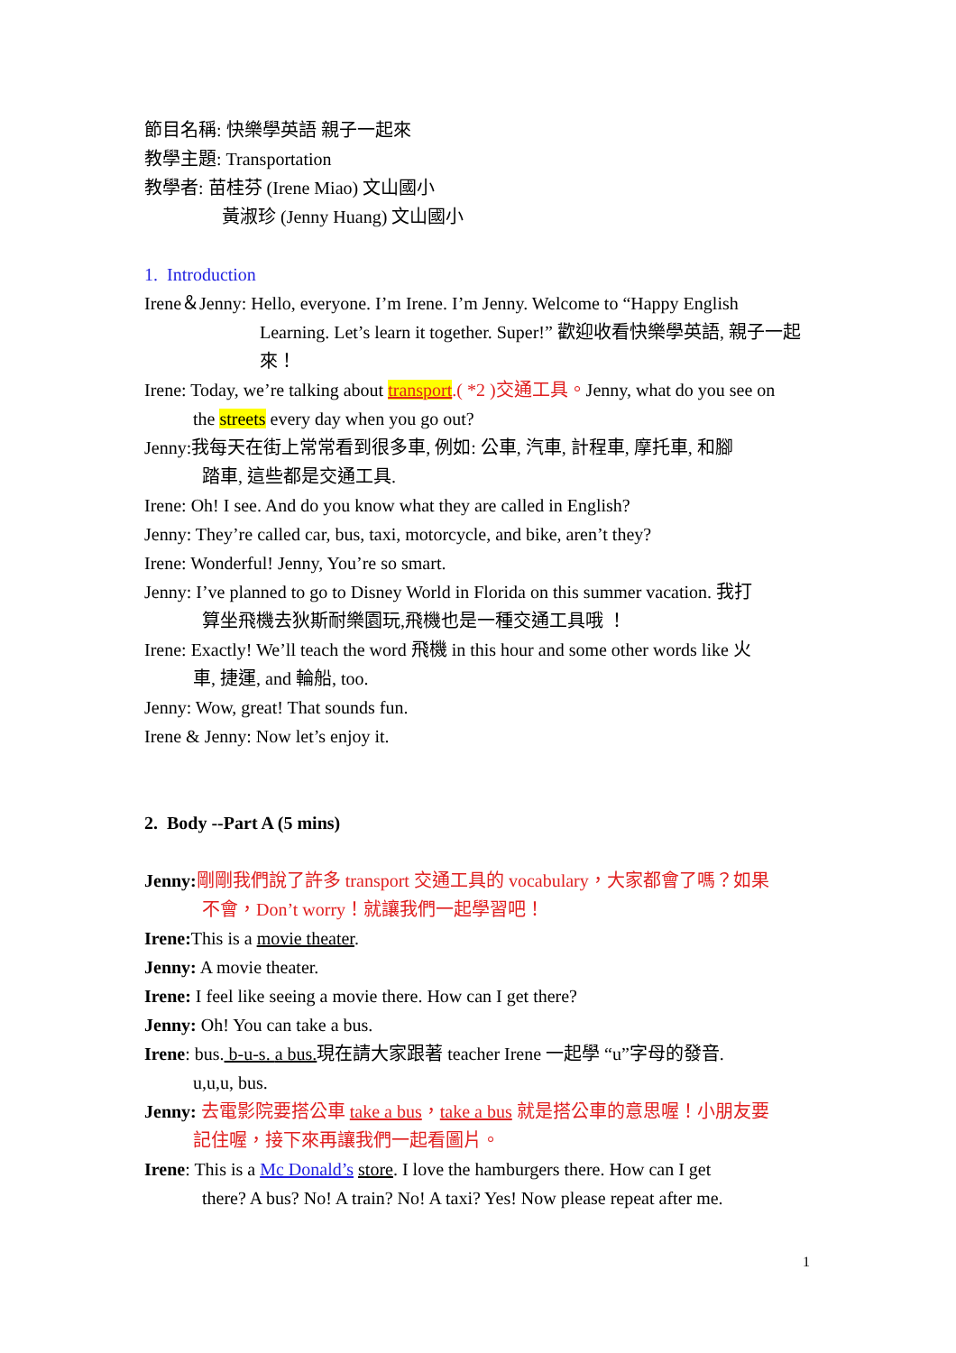節目名稱: 快樂學英語 親子一起來
教學主題: Transportation
教學者: 苗桂芬 (Irene Miao) 文山國小
黃淑珍 (Jenny Huang) 文山國小
1. Introduction
Irene＆Jenny: Hello, everyone. I’m Irene. I’m Jenny. Welcome to “Happy English
Learning. Let’s learn it together. Super!” 歡迎收看快樂學英語, 親子一起來！
Irene: Today, we’re talking about transport.( *2 )交通工具。Jenny, what do you see on
the streets every day when you go out?
Jenny:我每天在街上常常看到很多車, 例如: 公車, 汽車, 計程車, 摩托車, 和腳
踏車, 這些都是交通工具.
Irene: Oh! I see. And do you know what they are called in English?
Jenny: They’re called car, bus, taxi, motorcycle, and bike, aren’t they?
Irene: Wonderful! Jenny, You’re so smart.
Jenny: I’ve planned to go to Disney World in Florida on this summer vacation. 我打
算坐飛機去狄斯耐樂園玩,飛機也是一種交通工具哦 ！
Irene: Exactly! We’ll teach the word 飛機 in this hour and some other words like 火
車, 捷運, and 輪船, too.
Jenny: Wow, great! That sounds fun.
Irene & Jenny: Now let’s enjoy it.
2. Body --Part A (5 mins)
Jenny: 剛剛我們說了許多 transport 交通工具的 vocabulary，大家都會了嗎？如果
不會，Don’t worry！就讓我們一起學習吧！
Irene: This is a movie theater.
Jenny: A movie theater.
Irene: I feel like seeing a movie there. How can I get there?
Jenny: Oh! You can take a bus.
Irene: bus. b-u-s. a bus. 現在請大家跟著 teacher Irene 一起學 “u”字母的發音.
u,u,u, bus.
Jenny: 去電影院要搭公車 take a bus，take a bus 就是搭公車的意思喔！小朋友要
記住喔，接下來再讓我們一起看圖片。
Irene: This is a Mc Donald’s store. I love the hamburgers there. How can I get
there? A bus? No! A train? No! A taxi? Yes! Now please repeat after me.
1